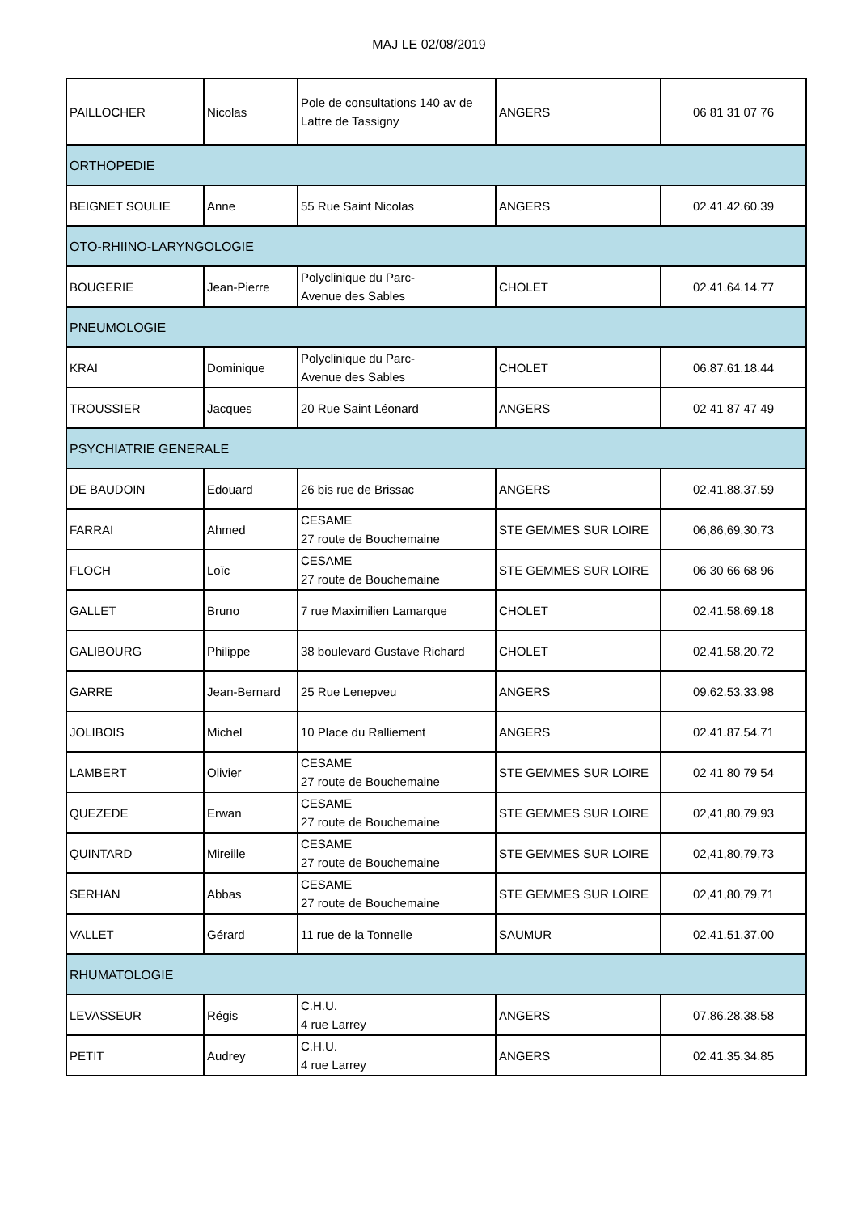MAJ LE 02/08/2019
| PAILLOCHER | Nicolas | Pole de consultations 140 av de Lattre de Tassigny | ANGERS | 06 81 31 07 76 |
| ORTHOPEDIE | | | | |
| BEIGNET SOULIE | Anne | 55 Rue Saint Nicolas | ANGERS | 02.41.42.60.39 |
| OTO-RHIINO-LARYNGOLOGIE | | | | |
| BOUGERIE | Jean-Pierre | Polyclinique du Parc- Avenue des Sables | CHOLET | 02.41.64.14.77 |
| PNEUMOLOGIE | | | | |
| KRAI | Dominique | Polyclinique du Parc- Avenue des Sables | CHOLET | 06.87.61.18.44 |
| TROUSSIER | Jacques | 20 Rue Saint Léonard | ANGERS | 02 41 87 47 49 |
| PSYCHIATRIE GENERALE | | | | |
| DE BAUDOIN | Edouard | 26 bis rue de Brissac | ANGERS | 02.41.88.37.59 |
| FARRAI | Ahmed | CESAME 27 route de Bouchemaine | STE GEMMES SUR LOIRE | 06,86,69,30,73 |
| FLOCH | Loïc | CESAME 27 route de Bouchemaine | STE GEMMES SUR LOIRE | 06 30 66 68 96 |
| GALLET | Bruno | 7 rue Maximilien Lamarque | CHOLET | 02.41.58.69.18 |
| GALIBOURG | Philippe | 38 boulevard Gustave Richard | CHOLET | 02.41.58.20.72 |
| GARRE | Jean-Bernard | 25 Rue Lenepveu | ANGERS | 09.62.53.33.98 |
| JOLIBOIS | Michel | 10 Place du Ralliement | ANGERS | 02.41.87.54.71 |
| LAMBERT | Olivier | CESAME 27 route de Bouchemaine | STE GEMMES SUR LOIRE | 02 41 80 79 54 |
| QUEZEDE | Erwan | CESAME 27 route de Bouchemaine | STE GEMMES SUR LOIRE | 02,41,80,79,93 |
| QUINTARD | Mireille | CESAME 27 route de Bouchemaine | STE GEMMES SUR LOIRE | 02,41,80,79,73 |
| SERHAN | Abbas | CESAME 27 route de Bouchemaine | STE GEMMES SUR LOIRE | 02,41,80,79,71 |
| VALLET | Gérard | 11 rue de la Tonnelle | SAUMUR | 02.41.51.37.00 |
| RHUMATOLOGIE | | | | |
| LEVASSEUR | Régis | C.H.U. 4 rue Larrey | ANGERS | 07.86.28.38.58 |
| PETIT | Audrey | C.H.U. 4 rue Larrey | ANGERS | 02.41.35.34.85 |